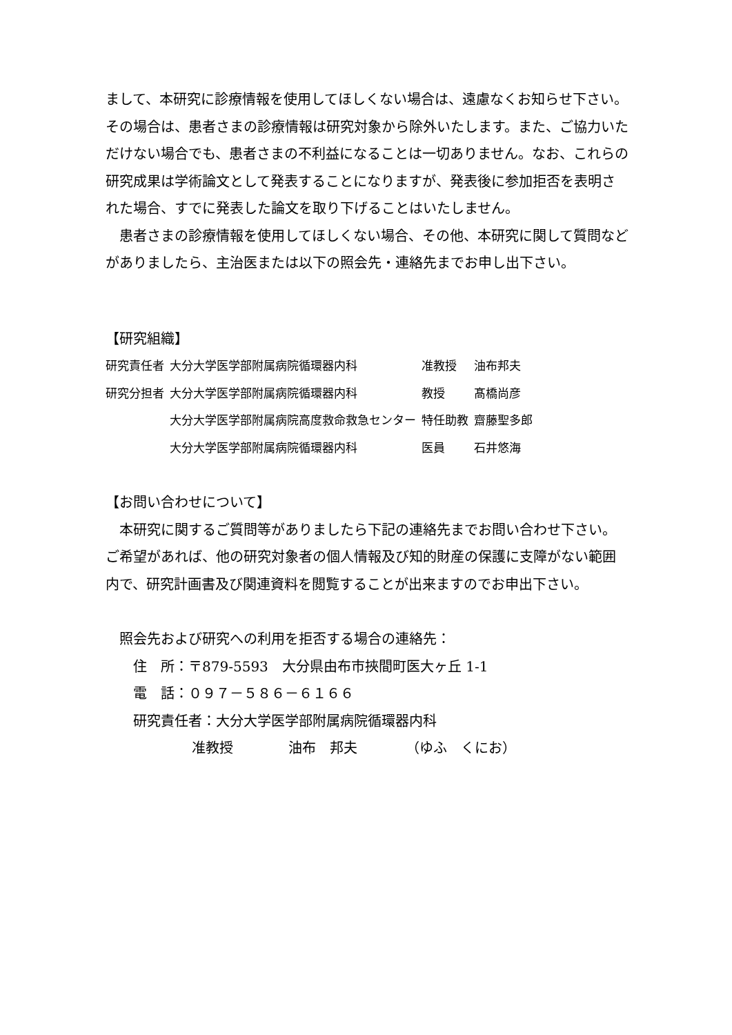まして、本研究に診療情報を使用してほしくない場合は、遠慮なくお知らせ下さい。その場合は、患者さまの診療情報は研究対象から除外いたします。また、ご協力いただけない場合でも、患者さまの不利益になることは一切ありません。なお、これらの研究成果は学術論文として発表することになりますが、発表後に参加拒否を表明された場合、すでに発表した論文を取り下げることはいたしません。
　患者さまの診療情報を使用してほしくない場合、その他、本研究に関して質問などがありましたら、主治医または以下の照会先・連絡先までお申し出下さい。
【研究組織】
| 研究責任者 | 大分大学医学部附属病院循環器内科 | 准教授 | 油布邦夫 |
| 研究分担者 | 大分大学医学部附属病院循環器内科 | 教授 | 髙橋尚彦 |
| | 大分大学医学部附属病院高度救命救急センター | 特任助教 | 齋藤聖多郎 |
| | 大分大学医学部附属病院循環器内科 | 医員 | 石井悠海 |
【お問い合わせについて】
　本研究に関するご質問等がありましたら下記の連絡先までお問い合わせ下さい。ご希望があれば、他の研究対象者の個人情報及び知的財産の保護に支障がない範囲内で、研究計画書及び関連資料を閲覧することが出来ますのでお申出下さい。
照会先および研究への利用を拒否する場合の連絡先：
住　所：〒879-5593　大分県由布市挾間町医大ヶ丘 1-1
電　話：０９７－５８６－６１６６
研究責任者：大分大学医学部附属病院循環器内科
准教授　　　　油布　邦夫　　　　（ゆふ　くにお）